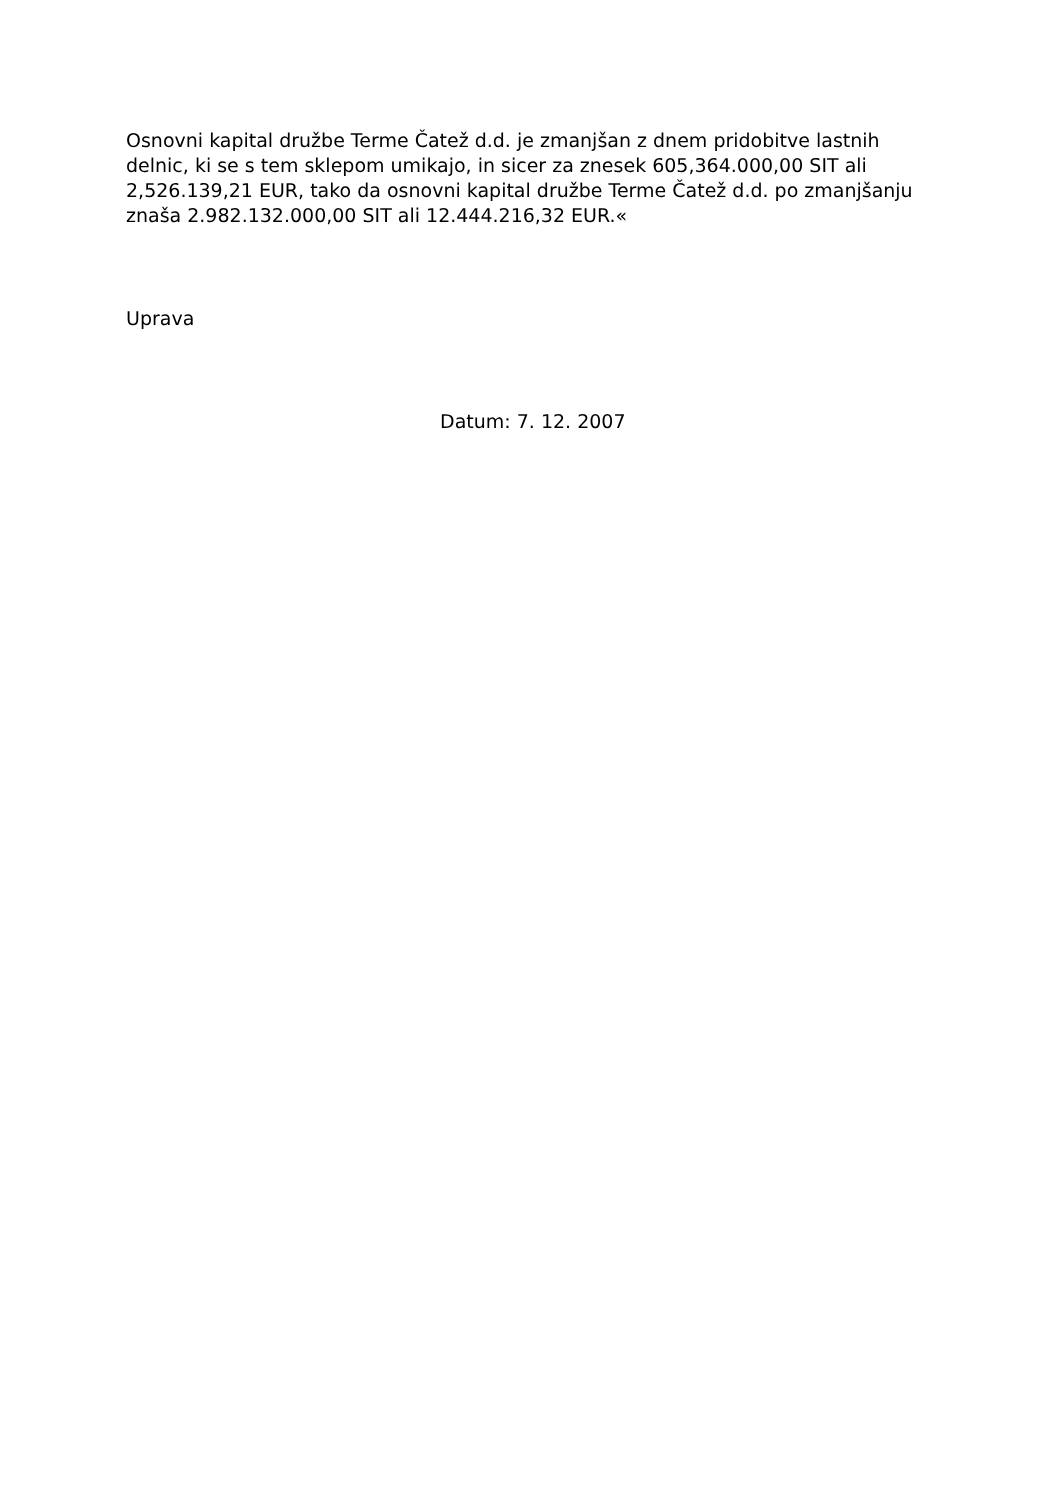Osnovni kapital družbe Terme Čatež d.d. je zmanjšan z dnem pridobitve lastnih delnic, ki se s tem sklepom umikajo, in sicer za znesek 605,364.000,00 SIT ali 2,526.139,21 EUR, tako da osnovni kapital družbe Terme Čatež d.d. po zmanjšanju znaša 2.982.132.000,00 SIT ali 12.444.216,32 EUR.«
Uprava
Datum: 7. 12. 2007